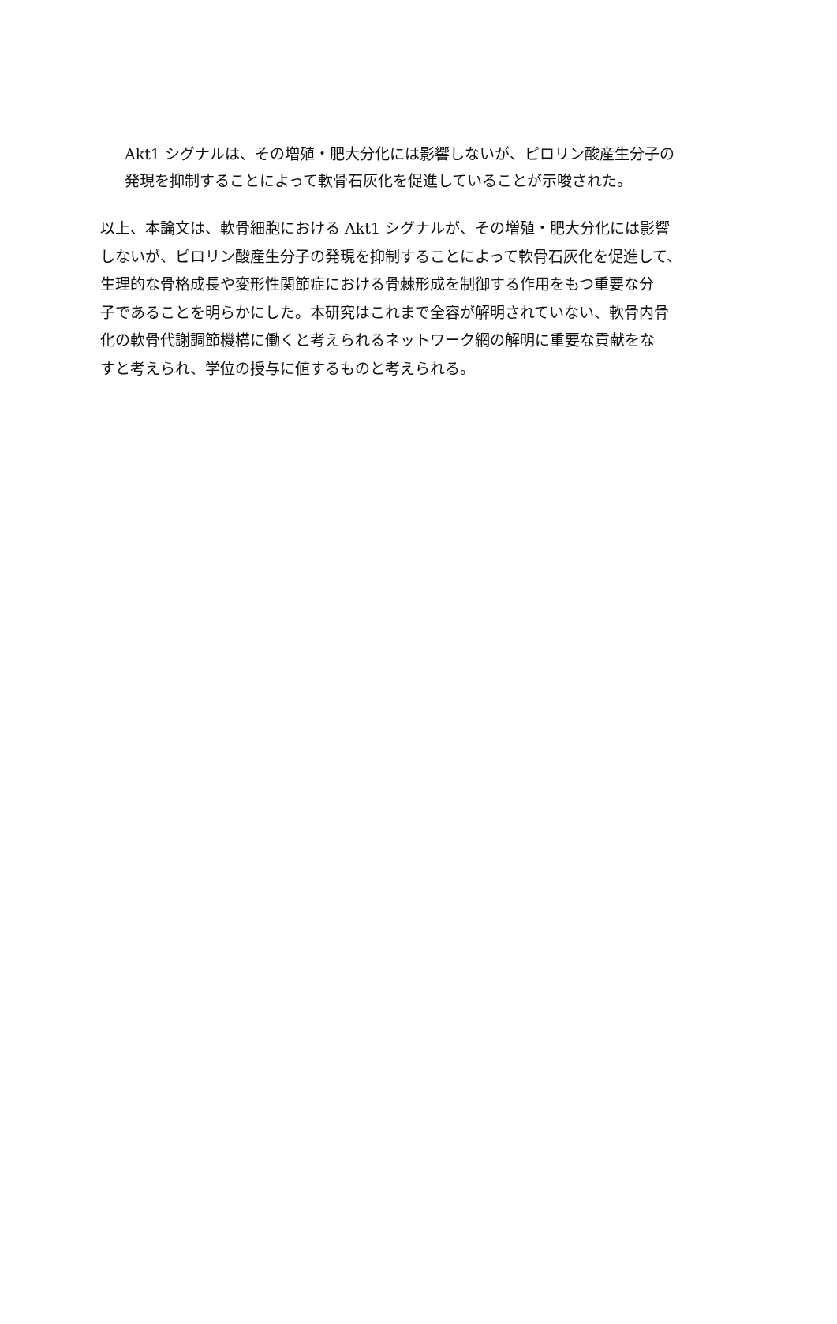Akt1 シグナルは、その増殖・肥大分化には影響しないが、ピロリン酸産生分子の
発現を抑制することによって軟骨石灰化を促進していることが示唆された。
以上、本論文は、軟骨細胞における Akt1 シグナルが、その増殖・肥大分化には影響
しないが、ピロリン酸産生分子の発現を抑制することによって軟骨石灰化を促進して、
生理的な骨格成長や変形性関節症における骨棘形成を制御する作用をもつ重要な分
子であることを明らかにした。本研究はこれまで全容が解明されていない、軟骨内骨
化の軟骨代謝調節機構に働くと考えられるネットワーク網の解明に重要な貢献をな
すと考えられ、学位の授与に値するものと考えられる。